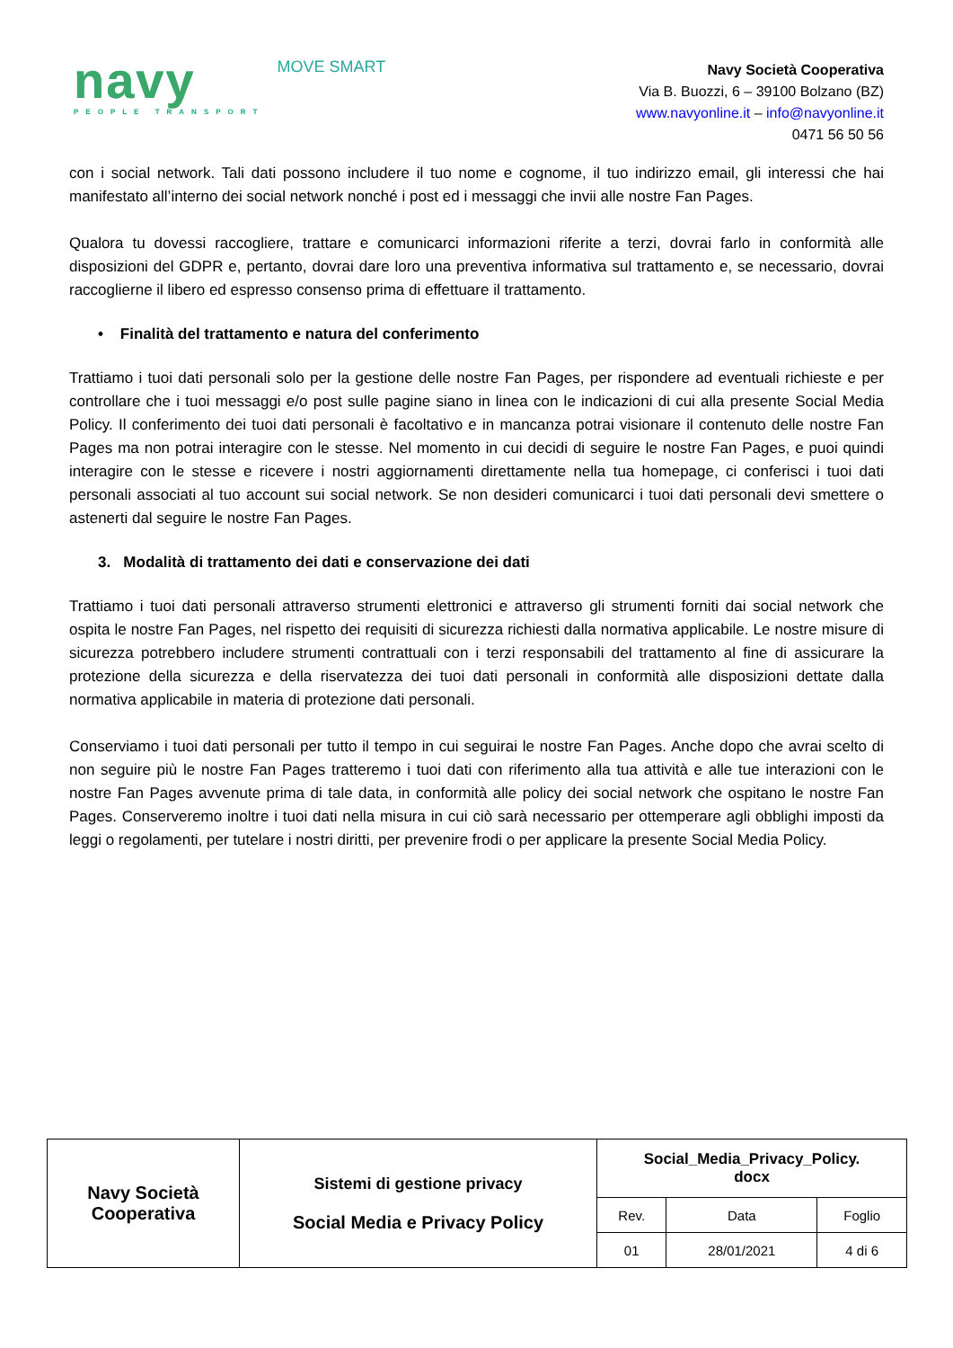navy
PEOPLE TRANSPORT
MOVE SMART
Navy Società Cooperativa
Via B. Buozzi, 6 – 39100 Bolzano (BZ)
www.navyonline.it – info@navyonline.it
0471 56 50 56
con i social network. Tali dati possono includere il tuo nome e cognome, il tuo indirizzo email, gli interessi che hai manifestato all’interno dei social network nonché i post ed i messaggi che invii alle nostre Fan Pages.
Qualora tu dovessi raccogliere, trattare e comunicarci informazioni riferite a terzi, dovrai farlo in conformità alle disposizioni del GDPR e, pertanto, dovrai dare loro una preventiva informativa sul trattamento e, se necessario, dovrai raccoglierne il libero ed espresso consenso prima di effettuare il trattamento.
• Finalità del trattamento e natura del conferimento
Trattiamo i tuoi dati personali solo per la gestione delle nostre Fan Pages, per rispondere ad eventuali richieste e per controllare che i tuoi messaggi e/o post sulle pagine siano in linea con le indicazioni di cui alla presente Social Media Policy. Il conferimento dei tuoi dati personali è facoltativo e in mancanza potrai visionare il contenuto delle nostre Fan Pages ma non potrai interagire con le stesse. Nel momento in cui decidi di seguire le nostre Fan Pages, e puoi quindi interagire con le stesse e ricevere i nostri aggiornamenti direttamente nella tua homepage, ci conferisci i tuoi dati personali associati al tuo account sui social network. Se non desideri comunicarci i tuoi dati personali devi smettere o astenerti dal seguire le nostre Fan Pages.
3. Modalità di trattamento dei dati e conservazione dei dati
Trattiamo i tuoi dati personali attraverso strumenti elettronici e attraverso gli strumenti forniti dai social network che ospita le nostre Fan Pages, nel rispetto dei requisiti di sicurezza richiesti dalla normativa applicabile. Le nostre misure di sicurezza potrebbero includere strumenti contrattuali con i terzi responsabili del trattamento al fine di assicurare la protezione della sicurezza e della riservatezza dei tuoi dati personali in conformità alle disposizioni dettate dalla normativa applicabile in materia di protezione dati personali.
Conserviamo i tuoi dati personali per tutto il tempo in cui seguirai le nostre Fan Pages. Anche dopo che avrai scelto di non seguire più le nostre Fan Pages tratteremo i tuoi dati con riferimento alla tua attività e alle tue interazioni con le nostre Fan Pages avvenute prima di tale data, in conformità alle policy dei social network che ospitano le nostre Fan Pages. Conserveremo inoltre i tuoi dati nella misura in cui ciò sarà necessario per ottemperare agli obblighi imposti da leggi o regolamenti, per tutelare i nostri diritti, per prevenire frodi o per applicare la presente Social Media Policy.
| Navy Società Cooperativa | Sistemi di gestione privacy Social Media e Privacy Policy | Social_Media_Privacy_Policy. docx | | |
| | | Rev. | Data | Foglio |
| | | 01 | 28/01/2021 | 4 di 6 |